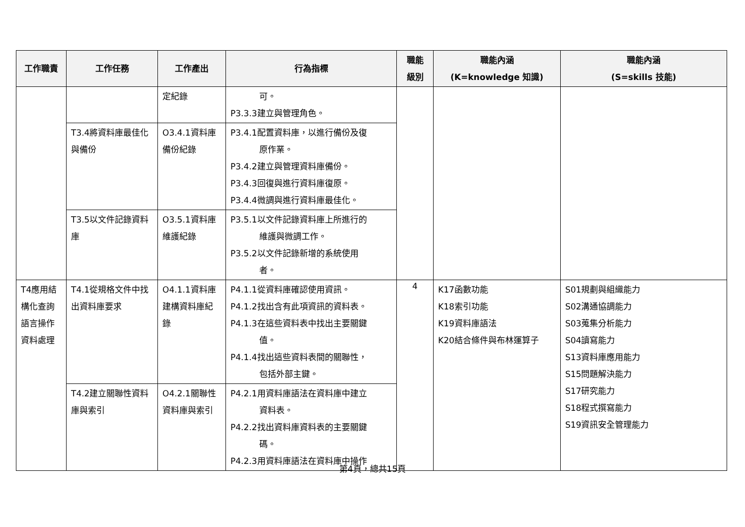| 工作職責 | 工作任務 | 工作產出 | 行為指標 | 職能 級別 | 職能內涵 (K=knowledge 知識) | 職能內涵 (S=skills 技能) |
| --- | --- | --- | --- | --- | --- | --- |
| | | 定紀錄 | 可。 P3.3.3建立與管理角色。 | | | |
| | T3.4將資料庫最佳化與備份 | O3.4.1資料庫備份紀錄 | P3.4.1配置資料庫，以進行備份及復 原作業。 P3.4.2建立與管理資料庫備份。 P3.4.3回復與進行資料庫復原。 P3.4.4微調與進行資料庫最佳化。 | | | |
| | T3.5以文件記錄資料庫 | O3.5.1資料庫維護紀錄 | P3.5.1以文件記錄資料庫上所進行的 維護與微調工作。 P3.5.2以文件記錄新增的系統使用 者。 | | | |
| T4應用結構化查詢語言操作資料處理 | T4.1從規格文件中找出資料庫要求 | O4.1.1資料庫建構資料庫紀錄 | P4.1.1從資料庫確認使用資訊。 P4.1.2找出含有此項資訊的資料表。 P4.1.3在這些資料表中找出主要關鍵 值。 P4.1.4找出這些資料表間的關聯性， 包括外部主鍵。 | 4 | K17函數功能 K18索引功能 K19資料庫語法 K20結合條件與布林運算子 | S01規劃與組織能力 S02溝通協調能力 S03蒐集分析能力 S04讀寫能力 S13資料庫應用能力 S15問題解決能力 S17研究能力 S18程式撰寫能力 S19資訊安全管理能力 |
| | T4.2建立關聯性資料庫與索引 | O4.2.1關聯性資料庫與索引 | P4.2.1用資料庫語法在資料庫中建立 資料表。 P4.2.2找出資料庫資料表的主要關鍵 碼。 P4.2.3用資料庫語法在資料庫中操作 | | | |
第4頁，總共15頁